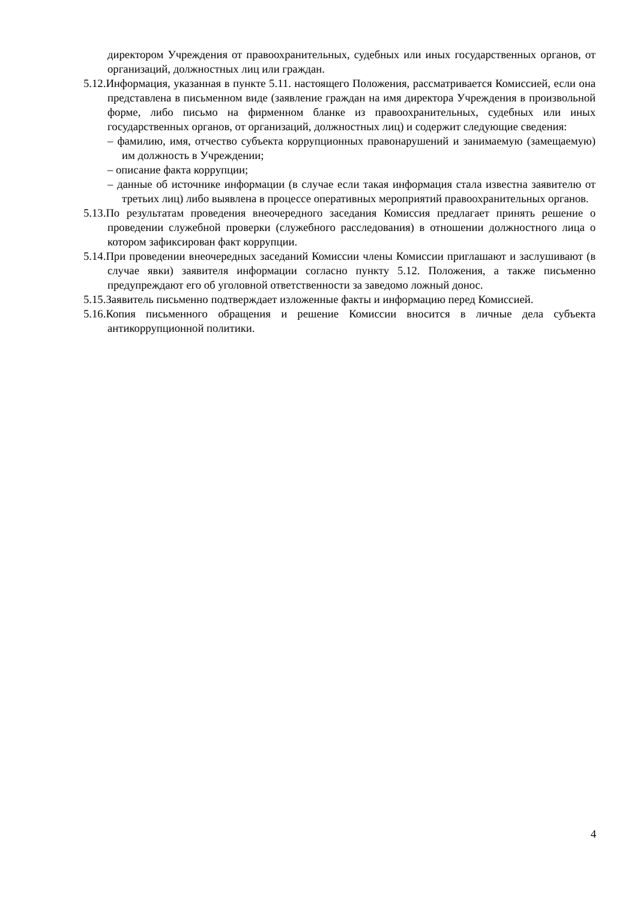директором Учреждения от правоохранительных, судебных или иных государственных органов, от организаций, должностных лиц или граждан.
5.12.Информация, указанная в пункте 5.11. настоящего Положения, рассматривается Комиссией, если она представлена в письменном виде (заявление граждан на имя директора Учреждения в произвольной форме, либо письмо на фирменном бланке из правоохранительных, судебных или иных государственных органов, от организаций, должностных лиц) и содержит следующие сведения:
– фамилию, имя, отчество субъекта коррупционных правонарушений и занимаемую (замещаемую) им должность в Учреждении;
– описание факта коррупции;
– данные об источнике информации (в случае если такая информация стала известна заявителю от третьих лиц) либо выявлена в процессе оперативных мероприятий правоохранительных органов.
5.13.По результатам проведения внеочередного заседания Комиссия предлагает принять решение о проведении служебной проверки (служебного расследования) в отношении должностного лица о котором зафиксирован факт коррупции.
5.14.При проведении внеочередных заседаний Комиссии члены Комиссии приглашают и заслушивают (в случае явки) заявителя информации согласно пункту 5.12. Положения, а также письменно предупреждают его об уголовной ответственности за заведомо ложный донос.
5.15.Заявитель письменно подтверждает изложенные факты и информацию перед Комиссией.
5.16.Копия письменного обращения и решение Комиссии вносится в личные дела субъекта антикоррупционной политики.
4